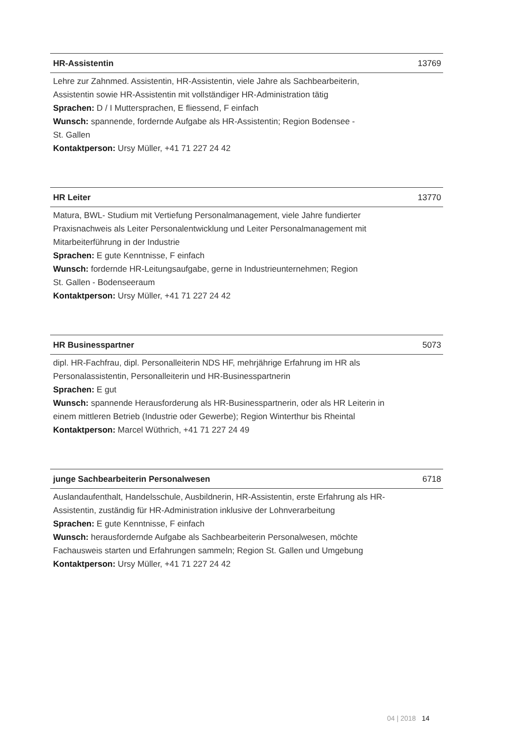HR-Assistentin 13769
Lehre zur Zahnmed. Assistentin, HR-Assistentin, viele Jahre als Sachbearbeiterin,
Assistentin sowie HR-Assistentin mit vollständiger HR-Administration tätig
Sprachen: D / I Muttersprachen, E fliessend, F einfach
Wunsch: spannende, fordernde Aufgabe als HR-Assistentin; Region Bodensee -
St. Gallen
Kontaktperson: Ursy Müller, +41 71 227 24 42
HR Leiter 13770
Matura, BWL- Studium mit Vertiefung Personalmanagement, viele Jahre fundierter
Praxisnachweis als Leiter Personalentwicklung und Leiter Personalmanagement mit
Mitarbeiterführung in der Industrie
Sprachen: E gute Kenntnisse, F einfach
Wunsch: fordernde HR-Leitungsaufgabe, gerne in Industrieunternehmen; Region
St. Gallen - Bodenseeraum
Kontaktperson: Ursy Müller, +41 71 227 24 42
HR Businesspartner 5073
dipl. HR-Fachfrau, dipl. Personalleiterin NDS HF, mehrjährige Erfahrung im HR als
Personalassistentin, Personalleiterin und HR-Businesspartnerin
Sprachen: E gut
Wunsch: spannende Herausforderung als HR-Businesspartnerin, oder als HR Leiterin in
einem mittleren Betrieb (Industrie oder Gewerbe); Region Winterthur bis Rheintal
Kontaktperson: Marcel Wüthrich, +41 71 227 24 49
junge Sachbearbeiterin Personalwesen 6718
Auslandaufenthalt, Handelsschule, Ausbildnerin, HR-Assistentin, erste Erfahrung als HR-
Assistentin, zuständig für HR-Administration inklusive der Lohnverarbeitung
Sprachen: E gute Kenntnisse, F einfach
Wunsch: herausfordernde Aufgabe als Sachbearbeiterin Personalwesen, möchte
Fachausweis starten und Erfahrungen sammeln; Region St. Gallen und Umgebung
Kontaktperson: Ursy Müller, +41 71 227 24 42
04 | 2018 14